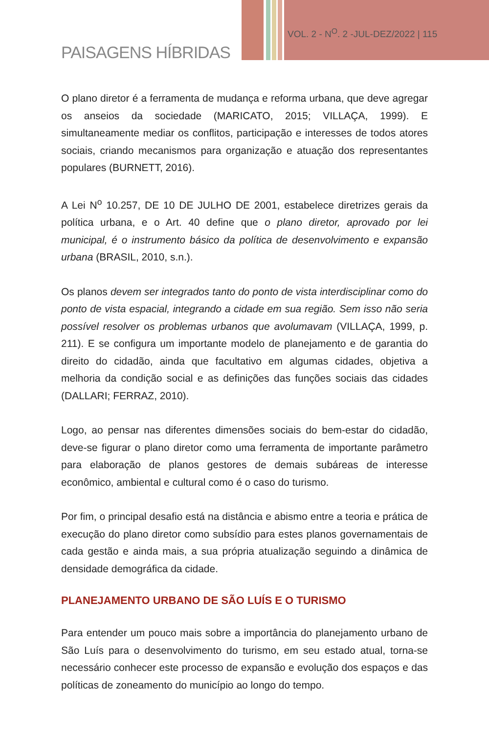VOL. 2 - N<sup>O</sup>. 2 -JUL-DEZ/2022 | 115
PAISAGENS HÍBRIDAS
O plano diretor é a ferramenta de mudança e reforma urbana, que deve agregar os anseios da sociedade (MARICATO, 2015; VILLAÇA, 1999). E simultaneamente mediar os conflitos, participação e interesses de todos atores sociais, criando mecanismos para organização e atuação dos representantes populares (BURNETT, 2016).
A Lei N<sup>o</sup> 10.257, DE 10 DE JULHO DE 2001, estabelece diretrizes gerais da política urbana, e o Art. 40 define que o plano diretor, aprovado por lei municipal, é o instrumento básico da política de desenvolvimento e expansão urbana (BRASIL, 2010, s.n.).
Os planos devem ser integrados tanto do ponto de vista interdisciplinar como do ponto de vista espacial, integrando a cidade em sua região. Sem isso não seria possível resolver os problemas urbanos que avolumavam (VILLAÇA, 1999, p. 211). E se configura um importante modelo de planejamento e de garantia do direito do cidadão, ainda que facultativo em algumas cidades, objetiva a melhoria da condição social e as definições das funções sociais das cidades (DALLARI; FERRAZ, 2010).
Logo, ao pensar nas diferentes dimensões sociais do bem-estar do cidadão, deve-se figurar o plano diretor como uma ferramenta de importante parâmetro para elaboração de planos gestores de demais subáreas de interesse econômico, ambiental e cultural como é o caso do turismo.
Por fim, o principal desafio está na distância e abismo entre a teoria e prática de execução do plano diretor como subsídio para estes planos governamentais de cada gestão e ainda mais, a sua própria atualização seguindo a dinâmica de densidade demográfica da cidade.
PLANEJAMENTO URBANO DE SÃO LUÍS E O TURISMO
Para entender um pouco mais sobre a importância do planejamento urbano de São Luís para o desenvolvimento do turismo, em seu estado atual, torna-se necessário conhecer este processo de expansão e evolução dos espaços e das políticas de zoneamento do município ao longo do tempo.